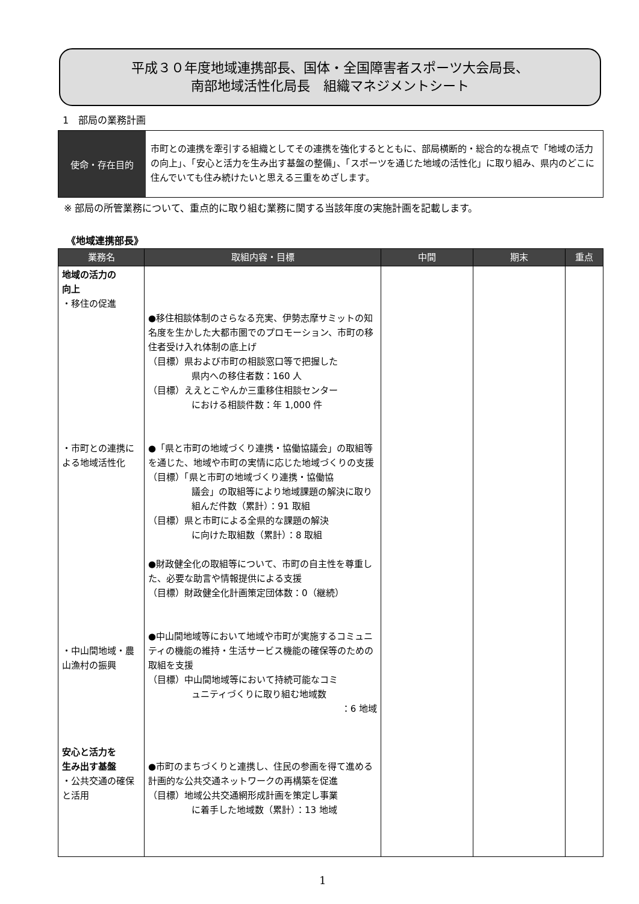平成３０年度地域連携部長、国体・全国障害者スポーツ大会局長、
南部地域活性化局長　組織マネジメントシート
1　部局の業務計画
使命・存在目的
市町との連携を牽引する組織としてその連携を強化するとともに、部局横断的・総合的な視点で「地域の活力の向上」、「安心と活力を生み出す基盤の整備」、「スポーツを通じた地域の活性化」に取り組み、県内のどこに住んでいても住み続けたいと思える三重をめざします。
※ 部局の所管業務について、重点的に取り組む業務に関する当該年度の実施計画を記載します。
《地域連携部長》
| 業務名 | 取組内容・目標 | 中間 | 期末 | 重点 |
| --- | --- | --- | --- | --- |
| 地域の活力の 向上 ・移住の促進 ・市町との連携による地域活性化 ・中山間地域・農山漁村の振興 安心と活力を 生み出す基盤 ・公共交通の確保と活用 | ●移住相談体制のさらなる充実、伊勢志摩サミットの知名度を生かした大都市圏でのプロモーション、市町の移住者受け入れ体制の底上げ （目標）県および市町の相談窓口等で把握した 県内への移住者数：160 人 （目標）ええとこやんか三重移住相談センター における相談件数：年 1,000 件 ●「県と市町の地域づくり連携・協働協議会」の取組等を通じた、地域や市町の実情に応じた地域づくりの支援 （目標）「県と市町の地域づくり連携・協働協 議会」の取組等により地域課題の解決に取り組んだ件数（累計）：91 取組 （目標）県と市町による全県的な課題の解決 に向けた取組数（累計）：8 取組 ●財政健全化の取組等について、市町の自主性を尊重した、必要な助言や情報提供による支援 （目標）財政健全化計画策定団体数：0（継続） ●中山間地域等において地域や市町が実施するコミュニティの機能の維持・生活サービス機能の確保等のための取組を支援 （目標）中山間地域等において持続可能なコミ ュニティづくりに取り組む地域数 ：6 地域 ●市町のまちづくりと連携し、住民の参画を得て進める計画的な公共交通ネットワークの再構築を促進 （目標）地域公共交通網形成計画を策定し事業 に着手した地域数（累計）：13 地域 | | | |
1